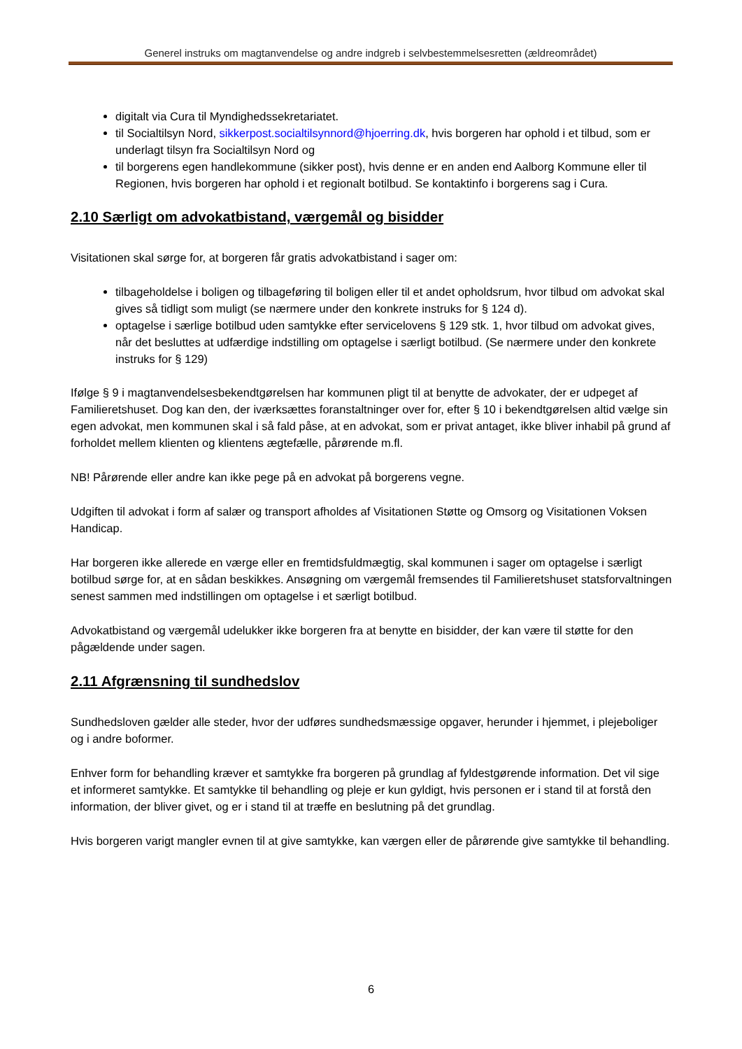Generel instruks om magtanvendelse og andre indgreb i selvbestemmelsesretten (ældreområdet)
digitalt via Cura til Myndighedssekretariatet.
til Socialtilsyn Nord, sikkerpost.socialtilsynnord@hjoerring.dk, hvis borgeren har ophold i et tilbud, som er underlagt tilsyn fra Socialtilsyn Nord og
til borgerens egen handlekommune (sikker post), hvis denne er en anden end Aalborg Kommune eller til Regionen, hvis borgeren har ophold i et regionalt botilbud. Se kontaktinfo i borgerens sag i Cura.
2.10 Særligt om advokatbistand, værgemål og bisidder
Visitationen skal sørge for, at borgeren får gratis advokatbistand i sager om:
tilbageholdelse i boligen og tilbageføring til boligen eller til et andet opholdsrum, hvor tilbud om advokat skal gives så tidligt som muligt (se nærmere under den konkrete instruks for § 124 d).
optagelse i særlige botilbud uden samtykke efter servicelovens § 129 stk. 1, hvor tilbud om advokat gives, når det besluttes at udfærdige indstilling om optagelse i særligt botilbud. (Se nærmere under den konkrete instruks for § 129)
Ifølge § 9 i magtanvendelsesbekendtgørelsen har kommunen pligt til at benytte de advokater, der er udpeget af Familieretshuset. Dog kan den, der iværksættes foranstaltninger over for, efter § 10 i bekendtgørelsen altid vælge sin egen advokat, men kommunen skal i så fald påse, at en advokat, som er privat antaget, ikke bliver inhabil på grund af forholdet mellem klienten og klientens ægtefælle, pårørende m.fl.
NB! Pårørende eller andre kan ikke pege på en advokat på borgerens vegne.
Udgiften til advokat i form af salær og transport afholdes af Visitationen Støtte og Omsorg og Visitationen Voksen Handicap.
Har borgeren ikke allerede en værge eller en fremtidsfuldmægtig, skal kommunen i sager om optagelse i særligt botilbud sørge for, at en sådan beskikkes. Ansøgning om værgemål fremsendes til Familieretshuset statsforvaltningen senest sammen med indstillingen om optagelse i et særligt botilbud.
Advokatbistand og værgemål udelukker ikke borgeren fra at benytte en bisidder, der kan være til støtte for den pågældende under sagen.
2.11 Afgrænsning til sundhedslov
Sundhedsloven gælder alle steder, hvor der udføres sundhedsmæssige opgaver, herunder i hjemmet, i plejeboliger og i andre boformer.
Enhver form for behandling kræver et samtykke fra borgeren på grundlag af fyldestgørende information. Det vil sige et informeret samtykke. Et samtykke til behandling og pleje er kun gyldigt, hvis personen er i stand til at forstå den information, der bliver givet, og er i stand til at træffe en beslutning på det grundlag.
Hvis borgeren varigt mangler evnen til at give samtykke, kan værgen eller de pårørende give samtykke til behandling.
6